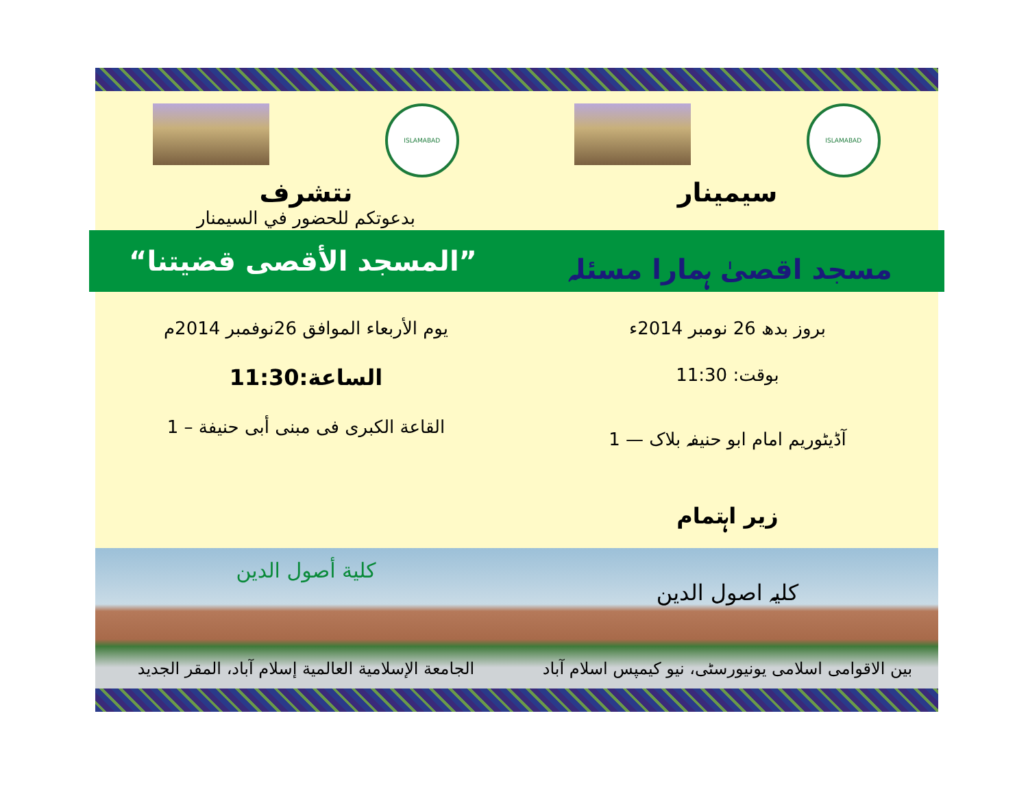ISLAMABAD
سیمینار
ISLAMABAD
نتشرف
بدعوتكم للحضور في السيمنار
مسجد اقصیٰ ہمارا مسئلہ ”المسجد الأقصى قضيتنا“
بروز بدھ 26 نومبر 2014ء
بوقت: 11:30
آڈیٹوریم امام ابو حنیفہ بلاک — 1
زیر اہتمام
يوم الأربعاء الموافق 26نوفمبر 2014م
الساعة:11:30
القاعة الكبرى فى مبنى أبى حنيفة – 1
کلیہ اصول الدین
بین الاقوامی اسلامی یونیورسٹی، نیو کیمپس اسلام آباد
كلية أصول الدين
الجامعة الإسلامية العالمية إسلام آباد، المقر الجديد